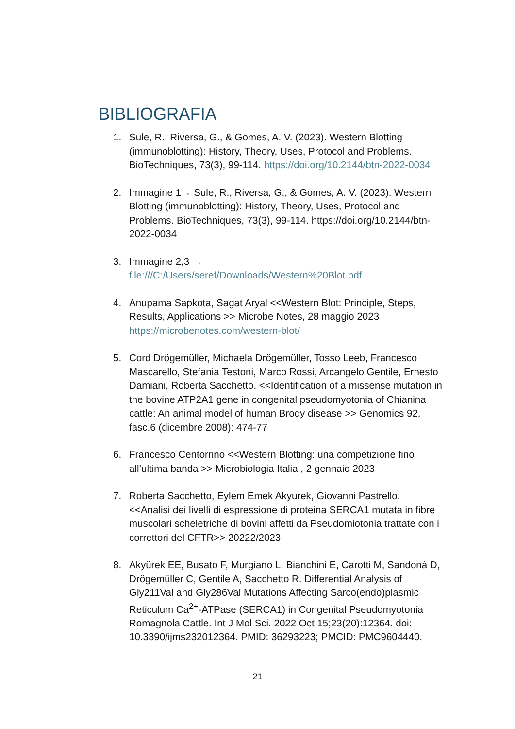BIBLIOGRAFIA
1. Sule, R., Riversa, G., & Gomes, A. V. (2023). Western Blotting (immunoblotting): History, Theory, Uses, Protocol and Problems. BioTechniques, 73(3), 99-114. https://doi.org/10.2144/btn-2022-0034
2. Immagine 1→ Sule, R., Riversa, G., & Gomes, A. V. (2023). Western Blotting (immunoblotting): History, Theory, Uses, Protocol and Problems. BioTechniques, 73(3), 99-114. https://doi.org/10.2144/btn-2022-0034
3. Immagine 2,3 →
file:///C:/Users/seref/Downloads/Western%20Blot.pdf
4. Anupama Sapkota, Sagat Aryal <<Western Blot: Principle, Steps, Results, Applications >> Microbe Notes, 28 maggio 2023 https://microbenotes.com/western-blot/
5. Cord Drögemüller, Michaela Drögemüller, Tosso Leeb, Francesco Mascarello, Stefania Testoni, Marco Rossi, Arcangelo Gentile, Ernesto Damiani, Roberta Sacchetto. <<Identification of a missense mutation in the bovine ATP2A1 gene in congenital pseudomyotonia of Chianina cattle: An animal model of human Brody disease >> Genomics 92, fasc.6 (dicembre 2008): 474-77
6. Francesco Centorrino <<Western Blotting: una competizione fino all’ultima banda >> Microbiologia Italia , 2 gennaio 2023
7. Roberta Sacchetto, Eylem Emek Akyurek, Giovanni Pastrello. <<Analisi dei livelli di espressione di proteina SERCA1 mutata in fibre muscolari scheletriche di bovini affetti da Pseudomiotonia trattate con i correttori del CFTR>> 20222/2023
8. Akyürek EE, Busato F, Murgiano L, Bianchini E, Carotti M, Sandonà D, Drögemüller C, Gentile A, Sacchetto R. Differential Analysis of Gly211Val and Gly286Val Mutations Affecting Sarco(endo)plasmic Reticulum Ca<sup>2+</sup>-ATPase (SERCA1) in Congenital Pseudomyotonia Romagnola Cattle. Int J Mol Sci. 2022 Oct 15;23(20):12364. doi: 10.3390/ijms232012364. PMID: 36293223; PMCID: PMC9604440.
21